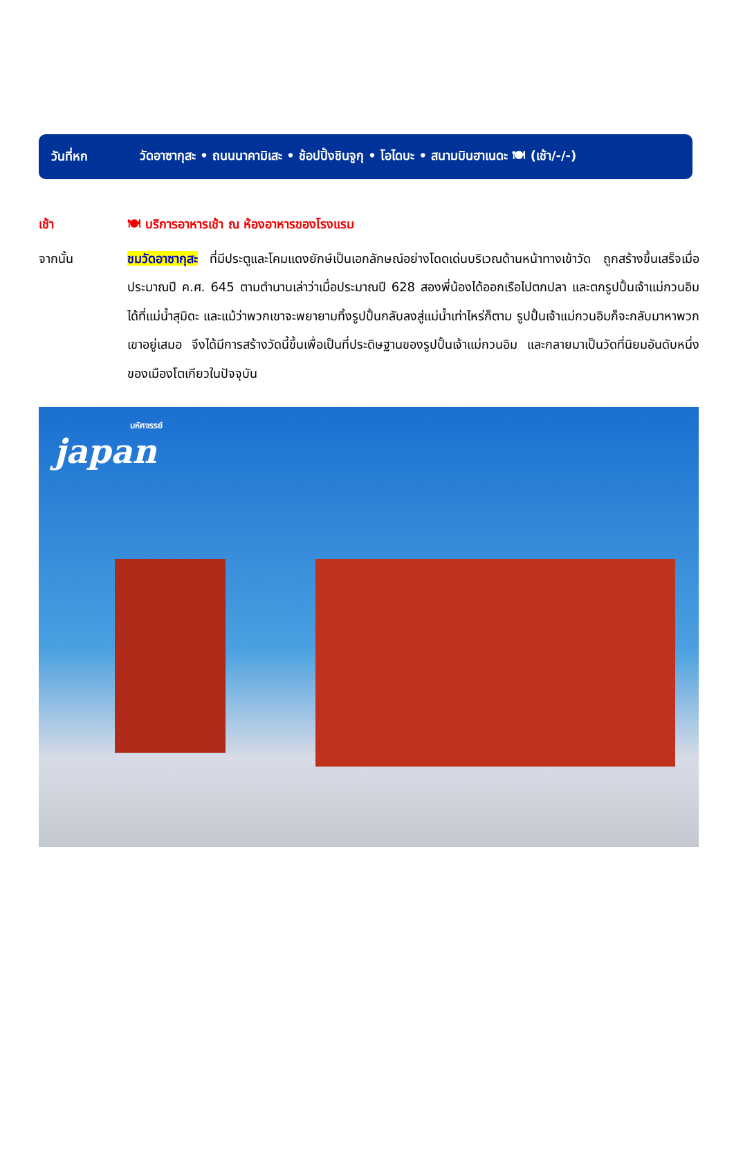วันที่หก
วัดอาซากุสะ • ถนนนาคามิเสะ • ช้อปปิ้งชินจูกุ • โอไดบะ • สนามบินฮาเนดะ 🍽 (เช้า/-/-)
เช้า 🍽 บริการอาหารเช้า ณ ห้องอาหารของโรงแรม
จากนั้น ชมวัดอาซากุสะ ที่มีประตูและโคมแดงยักษ์เป็นเอกลักษณ์อย่างโดดเด่นบริเวณด้านหน้าทางเข้าวัด ถูกสร้างขึ้นเสร็จเมื่อประมาณปี ค.ศ. 645 ตามตำนานเล่าว่าเมื่อประมาณปี 628 สองพี่น้องได้ออกเรือไปตกปลา และตกรูปปั้นเจ้าแม่กวนอิมได้ที่แม่น้ำสุมิดะ และแม้ว่าพวกเขาจะพยายามทิ้งรูปปั้นกลับลงสู่แม่น้ำเท่าไหร่ก็ตาม รูปปั้นเจ้าแม่กวนอิมก็จะกลับมาหาพวกเขาอยู่เสมอ จึงได้มีการสร้างวัดนี้ขึ้นเพื่อเป็นที่ประดิษฐานของรูปปั้นเจ้าแม่กวนอิม และกลายมาเป็นวัดที่นิยมอันดับหนึ่งของเมืองโตเกียวในปัจจุบัน
มหัศจรรย์
japan